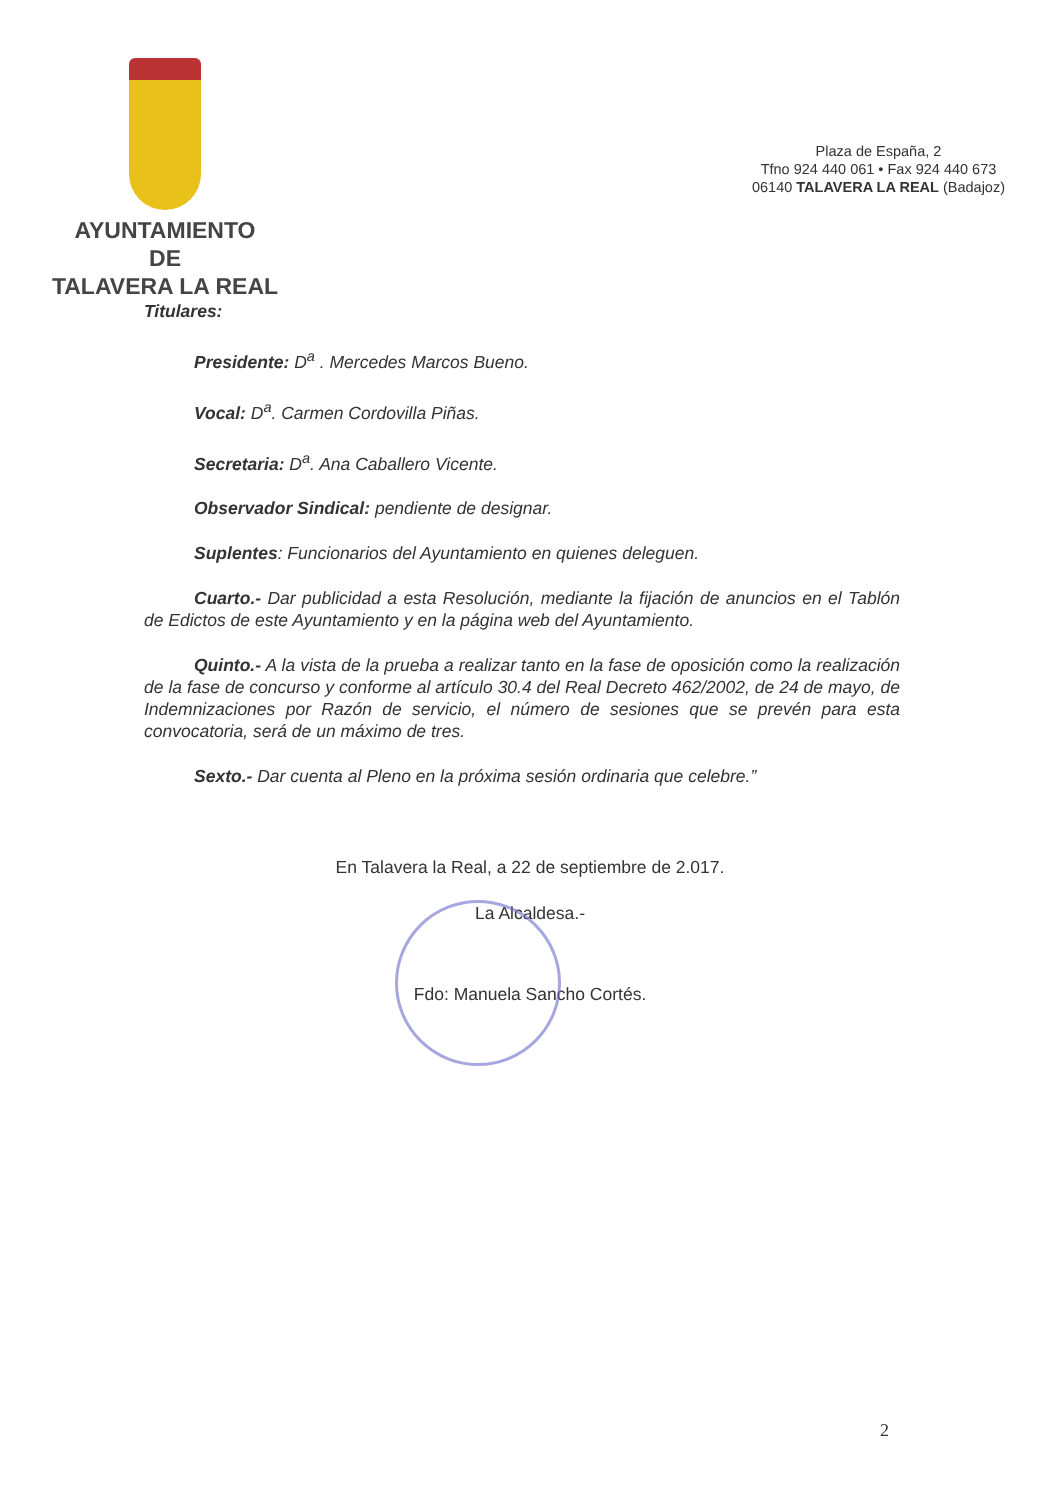AYUNTAMIENTO
DE
TALAVERA LA REAL
Plaza de España, 2
Tfno 924 440 061 • Fax 924 440 673
06140 TALAVERA LA REAL (Badajoz)
Titulares:
Presidente: D<sup>a</sup> . Mercedes Marcos Bueno.
Vocal: D<sup>a</sup>. Carmen Cordovilla Piñas.
Secretaria: D<sup>a</sup>. Ana Caballero Vicente.
Observador Sindical: pendiente de designar.
Suplentes: Funcionarios del Ayuntamiento en quienes deleguen.
Cuarto.- Dar publicidad a esta Resolución, mediante la fijación de anuncios en el Tablón de Edictos de este Ayuntamiento y en la página web del Ayuntamiento.
Quinto.- A la vista de la prueba a realizar tanto en la fase de oposición como la realización de la fase de concurso y conforme al artículo 30.4 del Real Decreto 462/2002, de 24 de mayo, de Indemnizaciones por Razón de servicio, el número de sesiones que se prevén para esta convocatoria, será de un máximo de tres.
Sexto.- Dar cuenta al Pleno en la próxima sesión ordinaria que celebre.”
En Talavera la Real, a 22 de septiembre de 2.017.
La Alcaldesa.-
Fdo: Manuela Sancho Cortés.
2